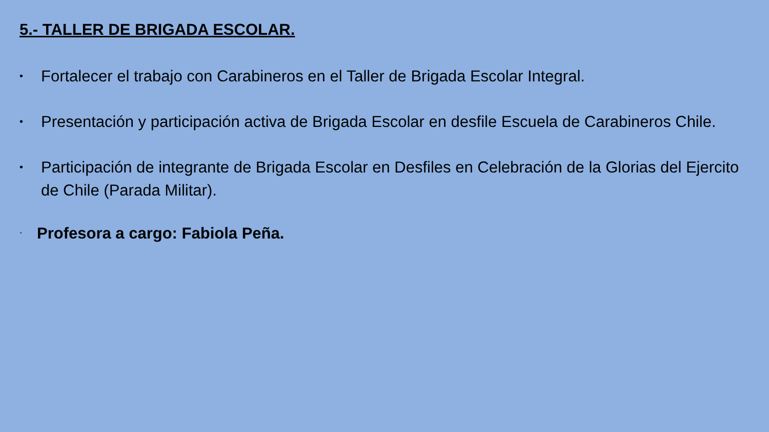5.- TALLER DE BRIGADA ESCOLAR.
• Fortalecer el trabajo con Carabineros en el Taller de Brigada Escolar Integral.
• Presentación y participación activa de Brigada Escolar en desfile Escuela de Carabineros Chile.
• Participación de integrante de Brigada Escolar en Desfiles en Celebración de la Glorias del Ejercito de Chile (Parada Militar).
. Profesora a cargo: Fabiola Peña.